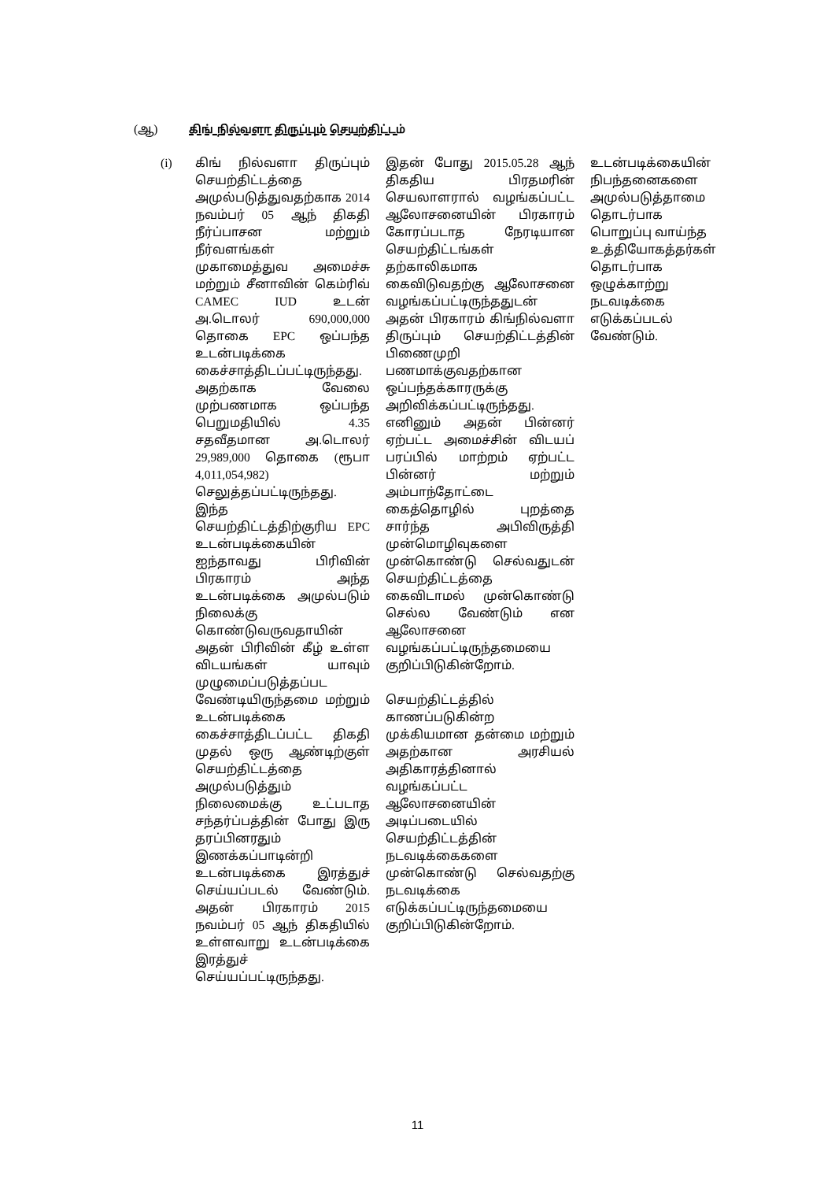(ஆ) கிங் நில்வளா திருப்பும் செயற்திட்டம்
| (i) | கிங் நில்வளா திருப்பும் செயற்திட்டத்தை அமுல்படுத்துவதற்காக 2014 நவம்பர் 05 ஆந் திகதி நீர்ப்பாசன மற்றும் நீர்வளங்கள் முகாமைத்துவ அமைச்சு மற்றும் சீனாவின் கெம்ரிவ் CAMEC IUD உடன் அ.டொலர் 690,000,000 தொகை EPC ஒப்பந்த உடன்படிக்கை கைச்சாத்திடப்பட்டிருந்தது. அதற்காக வேலை முற்பணமாக ஒப்பந்த பெறுமதியில் 4.35 சதவீதமான அ.டொலர் 29,989,000 தொகை (ரூபா 4,011,054,982) செலுத்தப்பட்டிருந்தது. இந்த செயற்திட்டத்திற்குரிய EPC உடன்படிக்கையின் ஐந்தாவது பிரிவின் பிரகாரம் அந்த உடன்படிக்கை அமுல்படும் நிலைக்கு கொண்டுவருவதாயின் அதன் பிரிவின் கீழ் உள்ள விடயங்கள் யாவும் முழுமைப்படுத்தப்பட வேண்டியிருந்தமை மற்றும் உடன்படிக்கை கைச்சாத்திடப்பட்ட திகதி முதல் ஒரு ஆண்டிற்குள் செயற்திட்டத்தை அமுல்படுத்தும் நிலைமைக்கு உட்படாத சந்தர்ப்பத்தின் போது இரு தரப்பினரதும் இணக்கப்பாடின்றி உடன்படிக்கை இரத்துச் செய்யப்படல் வேண்டும். அதன் பிரகாரம் 2015 நவம்பர் 05 ஆந் திகதியில் உள்ளவாறு உடன்படிக்கை இரத்துச் செய்யப்பட்டிருந்தது. | இதன் போது 2015.05.28 ஆந் திகதிய பிரதமரின் செயலாளரால் வழங்கப்பட்ட ஆலோசனையின் பிரகாரம் கோரப்படாத நேரடியான செயற்திட்டங்கள் தற்காலிகமாக கைவிடுவதற்கு ஆலோசனை வழங்கப்பட்டிருந்ததுடன் அதன் பிரகாரம் கிங்நில்வளா திருப்பும் செயற்திட்டத்தின் பிணைமுறி பணமாக்குவதற்கான ஒப்பந்தக்காரருக்கு அறிவிக்கப்பட்டிருந்தது. எனினும் அதன் பின்னர் ஏற்பட்ட அமைச்சின் விடயப் பரப்பில் மாற்றம் ஏற்பட்ட பின்னர் மற்றும் அம்பாந்தோட்டை கைத்தொழில் புறத்தை சார்ந்த அபிவிருத்தி முன்மொழிவுகளை முன்கொண்டு செல்வதுடன் செயற்திட்டத்தை கைவிடாமல் முன்கொண்டு செல்ல வேண்டும் என ஆலோசனை வழங்கப்பட்டிருந்தமையை குறிப்பிடுகின்றோம். செயற்திட்டத்தில் காணப்படுகின்ற முக்கியமான தன்மை மற்றும் அதற்கான அரசியல் அதிகாரத்தினால் வழங்கப்பட்ட ஆலோசனையின் அடிப்படையில் செயற்திட்டத்தின் நடவடிக்கைகளை முன்கொண்டு செல்வதற்கு நடவடிக்கை எடுக்கப்பட்டிருந்தமையை குறிப்பிடுகின்றோம். | உடன்படிக்கையின் நிபந்தனைகளை அமுல்படுத்தாமை தொடர்பாக பொறுப்பு வாய்ந்த உத்தியோகத்தர்கள் தொடர்பாக ஒழுக்காற்று நடவடிக்கை எடுக்கப்படல் வேண்டும். |
11